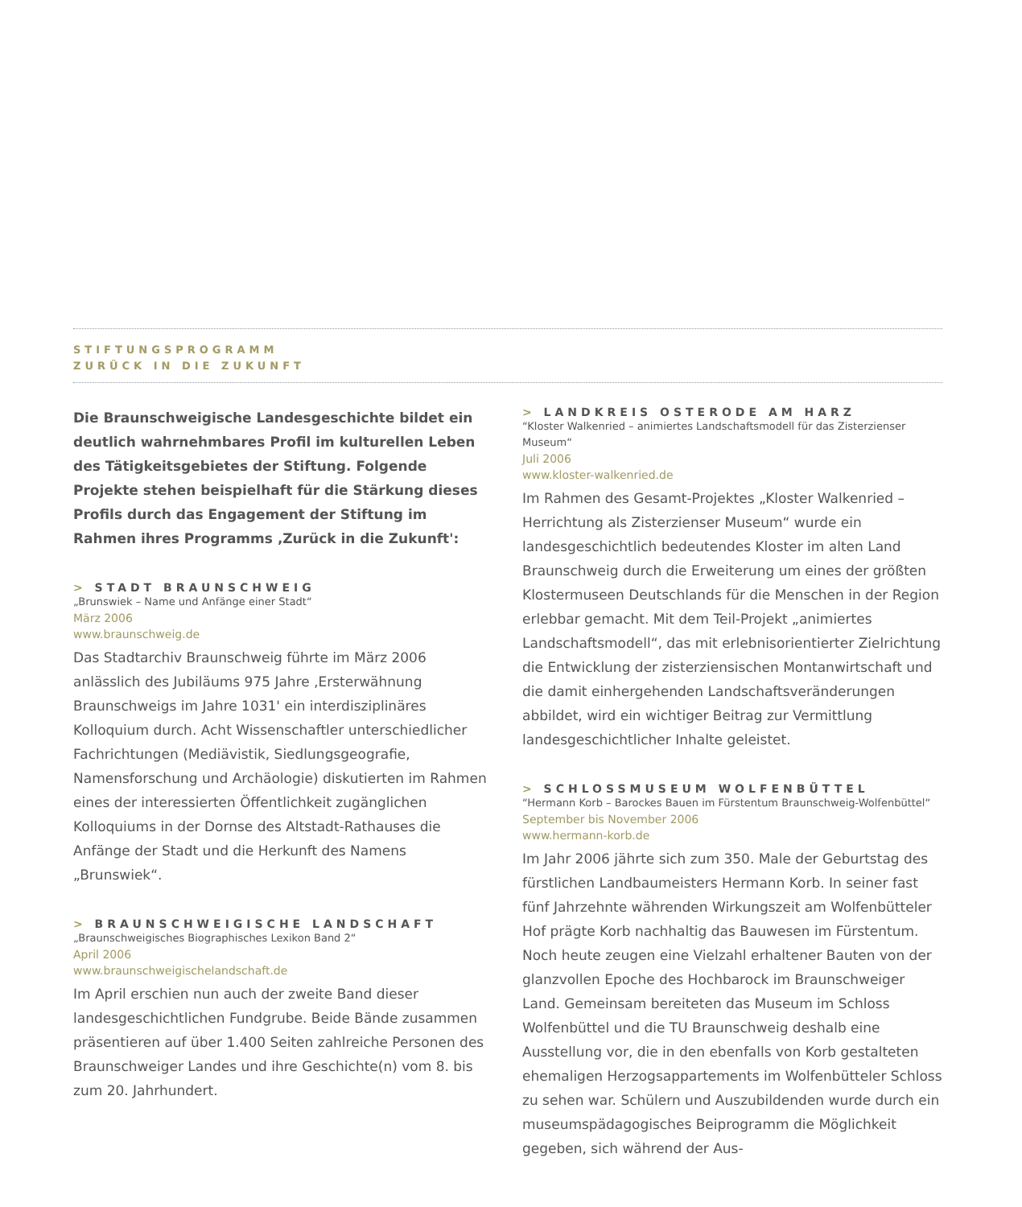STIFTUNGSPROGRAMM
ZURÜCK IN DIE ZUKUNFT
Die Braunschweigische Landesgeschichte bildet ein deutlich wahrnehmbares Profil im kulturellen Leben des Tätigkeits­gebietes der Stiftung. Folgende Projekte stehen beispiel­haft für die Stärkung dieses Profils durch das Engagement der Stiftung im Rahmen ihres Programms ‚Zurück in die Zukunft':
> STADT BRAUNSCHWEIG
„Brunswiek – Name und Anfänge einer Stadt“
März 2006
www.braunschweig.de
Das Stadtarchiv Braunschweig führte im März 2006 anlässlich des Jubiläums 975 Jahre ‚Ersterwähnung Braunschweigs im Jahre 1031' ein interdisziplinäres Kolloquium durch. Acht Wissenschaftler unterschiedlicher Fachrichtungen (Mediävistik, Siedlungsgeografie, Namensforschung und Archäologie) diskutierten im Rahmen eines der interessierten Öffentlichkeit zugänglichen Kolloquiums in der Dornse des Altstadt-Rathauses die Anfänge der Stadt und die Herkunft des Namens „Brunswiek“.
> BRAUNSCHWEIGISCHE LANDSCHAFT
„Braunschweigisches Biographisches Lexikon Band 2“
April 2006
www.braunschweigischelandschaft.de
Im April erschien nun auch der zweite Band dieser landesgeschichtlichen Fundgrube. Beide Bände zusammen präsentieren auf über 1.400 Seiten zahlreiche Personen des Braunschweiger Landes und ihre Geschichte(n) vom 8. bis zum 20. Jahrhundert.
> LANDKREIS OSTERODE AM HARZ
“Kloster Walkenried – animiertes Landschaftsmodell für das Zisterzienser Museum“
Juli 2006
www.kloster-walkenried.de
Im Rahmen des Gesamt-Projektes „Kloster Walkenried – Herrichtung als Zisterzienser Museum“ wurde ein landesgeschichtlich bedeutendes Kloster im alten Land Braunschweig durch die Erweiterung um eines der größten Klostermuseen Deutschlands für die Menschen in der Region erlebbar gemacht. Mit dem Teil-Projekt „animiertes Landschaftsmodell“, das mit erlebnisorientierter Zielrichtung die Entwicklung der zisterziensischen Montanwirtschaft und die damit einhergehenden Landschaftsveränderungen abbildet, wird ein wichtiger Beitrag zur Vermittlung landesgeschichtlicher Inhalte geleistet.
> SCHLOSSMUSEUM WOLFENBÜTTEL
“Hermann Korb – Barockes Bauen im Fürstentum Braunschweig-Wolfenbüttel“
September bis November 2006
www.hermann-korb.de
Im Jahr 2006 jährte sich zum 350. Male der Geburtstag des fürstlichen Landbaumeisters Hermann Korb. In seiner fast fünf Jahrzehnte währenden Wirkungszeit am Wolfenbütteler Hof prägte Korb nachhaltig das Bauwesen im Fürstentum. Noch heute zeugen eine Vielzahl erhaltener Bauten von der glanzvollen Epoche des Hochbarock im Braunschweiger Land. Gemeinsam bereiteten das Museum im Schloss Wolfenbüttel und die TU Braunschweig deshalb eine Ausstellung vor, die in den ebenfalls von Korb gestalteten ehemaligen Herzogsappartements im Wolfenbütteler Schloss zu sehen war. Schülern und Auszubildenden wurde durch ein museumspädagogisches Beiprogramm die Möglichkeit gegeben, sich während der Aus-